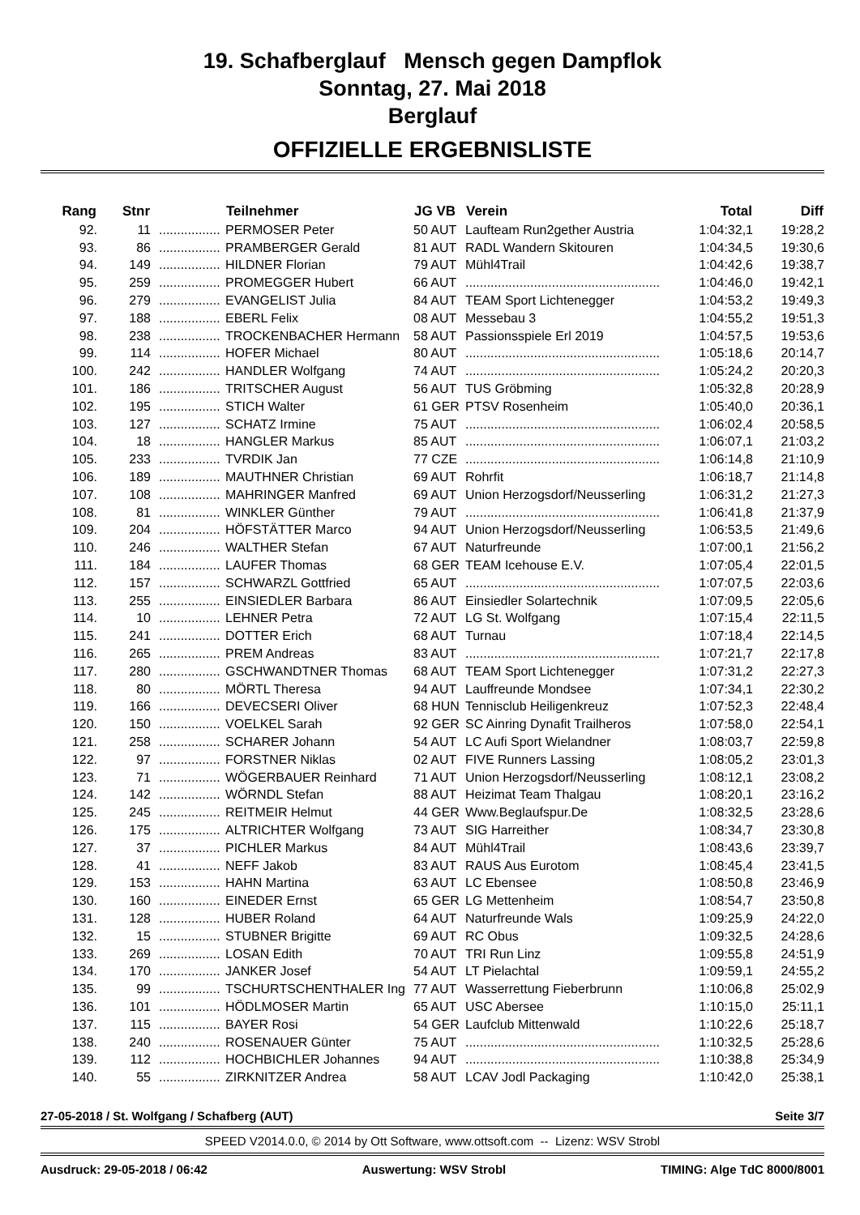19. Schafberglauf Mensch gegen Dampflok
Sonntag, 27. Mai 2018
Berglauf
OFFIZIELLE ERGEBNISLISTE
| Rang | Stnr | | Teilnehmer | JG VB | Verein | Total | Diff |
| --- | --- | --- | --- | --- | --- | --- | --- |
| 92. | 11 | ................. | PERMOSER Peter | 50 AUT | Laufteam Run2gether Austria | 1:04:32,1 | 19:28,2 |
| 93. | 86 | ................. | PRAMBERGER Gerald | 81 AUT | RADL Wandern Skitouren | 1:04:34,5 | 19:30,6 |
| 94. | 149 | ................. | HILDNER Florian | 79 AUT | Mühl4Trail | 1:04:42,6 | 19:38,7 |
| 95. | 259 | ................. | PROMEGGER Hubert | 66 AUT | ...................................................... | 1:04:46,0 | 19:42,1 |
| 96. | 279 | ................. | EVANGELIST Julia | 84 AUT | TEAM Sport Lichtenegger | 1:04:53,2 | 19:49,3 |
| 97. | 188 | ................. | EBERL Felix | 08 AUT | Messebau 3 | 1:04:55,2 | 19:51,3 |
| 98. | 238 | ................. | TROCKENBACHER Hermann | 58 AUT | Passionsspiele Erl 2019 | 1:04:57,5 | 19:53,6 |
| 99. | 114 | ................. | HOFER Michael | 80 AUT | ...................................................... | 1:05:18,6 | 20:14,7 |
| 100. | 242 | ................. | HANDLER Wolfgang | 74 AUT | ...................................................... | 1:05:24,2 | 20:20,3 |
| 101. | 186 | ................. | TRITSCHER August | 56 AUT | TUS Gröbming | 1:05:32,8 | 20:28,9 |
| 102. | 195 | ................. | STICH Walter | 61 GER | PTSV Rosenheim | 1:05:40,0 | 20:36,1 |
| 103. | 127 | ................. | SCHATZ Irmine | 75 AUT | ...................................................... | 1:06:02,4 | 20:58,5 |
| 104. | 18 | ................. | HANGLER Markus | 85 AUT | ...................................................... | 1:06:07,1 | 21:03,2 |
| 105. | 233 | ................. | TVRDIK Jan | 77 CZE | ...................................................... | 1:06:14,8 | 21:10,9 |
| 106. | 189 | ................. | MAUTHNER Christian | 69 AUT | Rohrfit | 1:06:18,7 | 21:14,8 |
| 107. | 108 | ................. | MAHRINGER Manfred | 69 AUT | Union Herzogsdorf/Neusserling | 1:06:31,2 | 21:27,3 |
| 108. | 81 | ................. | WINKLER Günther | 79 AUT | ...................................................... | 1:06:41,8 | 21:37,9 |
| 109. | 204 | ................. | HÖFSTÄTTER Marco | 94 AUT | Union Herzogsdorf/Neusserling | 1:06:53,5 | 21:49,6 |
| 110. | 246 | ................. | WALTHER Stefan | 67 AUT | Naturfreunde | 1:07:00,1 | 21:56,2 |
| 111. | 184 | ................. | LAUFER Thomas | 68 GER | TEAM Icehouse E.V. | 1:07:05,4 | 22:01,5 |
| 112. | 157 | ................. | SCHWARZL Gottfried | 65 AUT | ...................................................... | 1:07:07,5 | 22:03,6 |
| 113. | 255 | ................. | EINSIEDLER Barbara | 86 AUT | Einsiedler Solartechnik | 1:07:09,5 | 22:05,6 |
| 114. | 10 | ................. | LEHNER Petra | 72 AUT | LG St. Wolfgang | 1:07:15,4 | 22:11,5 |
| 115. | 241 | ................. | DOTTER Erich | 68 AUT | Turnau | 1:07:18,4 | 22:14,5 |
| 116. | 265 | ................. | PREM Andreas | 83 AUT | ...................................................... | 1:07:21,7 | 22:17,8 |
| 117. | 280 | ................. | GSCHWANDTNER Thomas | 68 AUT | TEAM Sport Lichtenegger | 1:07:31,2 | 22:27,3 |
| 118. | 80 | ................. | MÖRTL Theresa | 94 AUT | Lauffreunde Mondsee | 1:07:34,1 | 22:30,2 |
| 119. | 166 | ................. | DEVECSERI Oliver | 68 HUN | Tennisclub Heiligenkreuz | 1:07:52,3 | 22:48,4 |
| 120. | 150 | ................. | VOELKEL Sarah | 92 GER | SC Ainring Dynafit Trailheros | 1:07:58,0 | 22:54,1 |
| 121. | 258 | ................. | SCHARER Johann | 54 AUT | LC Aufi Sport Wielandner | 1:08:03,7 | 22:59,8 |
| 122. | 97 | ................. | FORSTNER Niklas | 02 AUT | FIVE Runners Lassing | 1:08:05,2 | 23:01,3 |
| 123. | 71 | ................. | WÖGERBAUER Reinhard | 71 AUT | Union Herzogsdorf/Neusserling | 1:08:12,1 | 23:08,2 |
| 124. | 142 | ................. | WÖRNDL Stefan | 88 AUT | Heizimat Team Thalgau | 1:08:20,1 | 23:16,2 |
| 125. | 245 | ................. | REITMEIR Helmut | 44 GER | Www.Beglaufspur.De | 1:08:32,5 | 23:28,6 |
| 126. | 175 | ................. | ALTRICHTER Wolfgang | 73 AUT | SIG Harreither | 1:08:34,7 | 23:30,8 |
| 127. | 37 | ................. | PICHLER Markus | 84 AUT | Mühl4Trail | 1:08:43,6 | 23:39,7 |
| 128. | 41 | ................. | NEFF Jakob | 83 AUT | RAUS Aus Eurotom | 1:08:45,4 | 23:41,5 |
| 129. | 153 | ................. | HAHN Martina | 63 AUT | LC Ebensee | 1:08:50,8 | 23:46,9 |
| 130. | 160 | ................. | EINEDER Ernst | 65 GER | LG Mettenheim | 1:08:54,7 | 23:50,8 |
| 131. | 128 | ................. | HUBER Roland | 64 AUT | Naturfreunde Wals | 1:09:25,9 | 24:22,0 |
| 132. | 15 | ................. | STUBNER Brigitte | 69 AUT | RC Obus | 1:09:32,5 | 24:28,6 |
| 133. | 269 | ................. | LOSAN Edith | 70 AUT | TRI Run Linz | 1:09:55,8 | 24:51,9 |
| 134. | 170 | ................. | JANKER Josef | 54 AUT | LT Pielachtal | 1:09:59,1 | 24:55,2 |
| 135. | 99 | ................. | TSCHURTSCHENTHALER Ing | 77 AUT | Wasserrettung Fieberbrunn | 1:10:06,8 | 25:02,9 |
| 136. | 101 | ................. | HÖDLMOSER Martin | 65 AUT | USC Abersee | 1:10:15,0 | 25:11,1 |
| 137. | 115 | ................. | BAYER Rosi | 54 GER | Laufclub Mittenwald | 1:10:22,6 | 25:18,7 |
| 138. | 240 | ................. | ROSENAUER Günter | 75 AUT | ...................................................... | 1:10:32,5 | 25:28,6 |
| 139. | 112 | ................. | HOCHBICHLER Johannes | 94 AUT | ...................................................... | 1:10:38,8 | 25:34,9 |
| 140. | 55 | ................. | ZIRKNITZER Andrea | 58 AUT | LCAV Jodl Packaging | 1:10:42,0 | 25:38,1 |
27-05-2018 / St. Wolfgang / Schafberg (AUT) Seite 3/7
SPEED V2014.0.0, © 2014 by Ott Software, www.ottsoft.com -- Lizenz: WSV Strobl
Ausdruck: 29-05-2018 / 06:42 Auswertung: WSV Strobl TIMING: Alge TdC 8000/8001